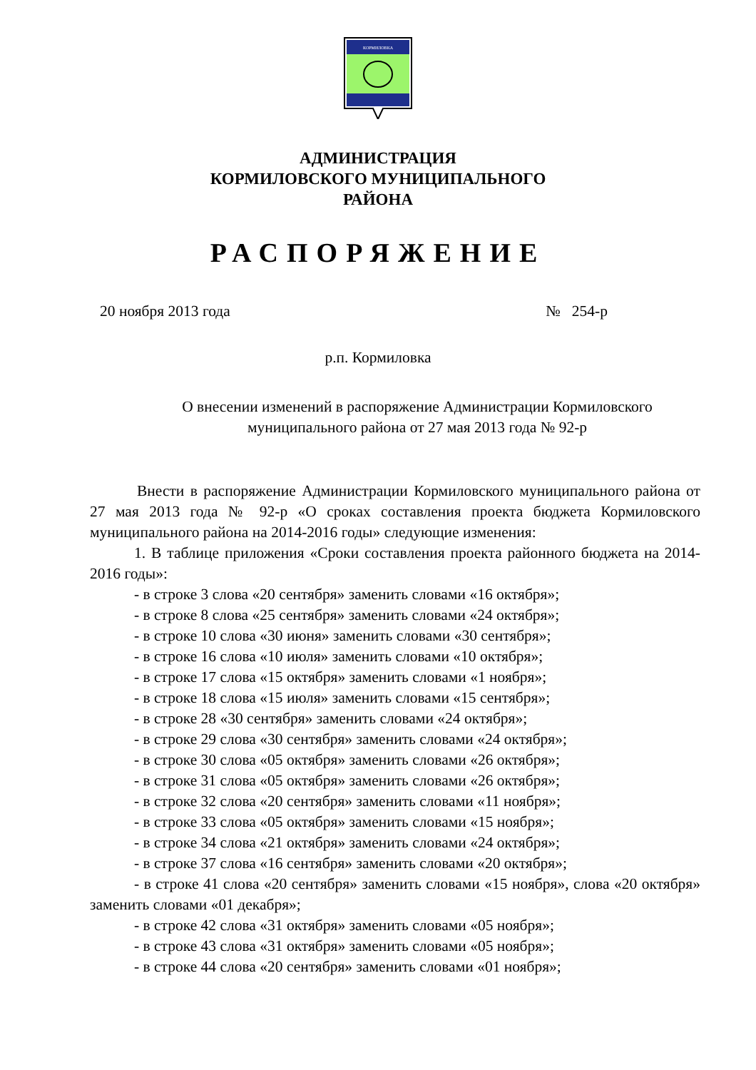КОРМИЛОВКА
АДМИНИСТРАЦИЯ
КОРМИЛОВСКОГО МУНИЦИПАЛЬНОГО
РАЙОНА
РАСПОРЯЖЕНИЕ
20 ноября 2013 года № 254-р
р.п. Кормиловка
О внесении изменений в распоряжение Администрации Кормиловского муниципального района от 27 мая 2013 года № 92-р
Внести в распоряжение Администрации Кормиловского муниципального района от 27 мая 2013 года № 92-р «О сроках составления проекта бюджета Кормиловского муниципального района на 2014-2016 годы» следующие изменения:
1. В таблице приложения «Сроки составления проекта районного бюджета на 2014-2016 годы»:
- в строке 3 слова «20 сентября» заменить словами «16 октября»;
- в строке 8 слова «25 сентября» заменить словами «24 октября»;
- в строке 10 слова «30 июня» заменить словами «30 сентября»;
- в строке 16 слова «10 июля» заменить словами «10 октября»;
- в строке 17 слова «15 октября» заменить словами «1 ноября»;
- в строке 18 слова «15 июля» заменить словами «15 сентября»;
- в строке 28 «30 сентября» заменить словами «24 октября»;
- в строке 29 слова «30 сентября» заменить словами «24 октября»;
- в строке 30 слова «05 октября» заменить словами «26 октября»;
- в строке 31 слова «05 октября» заменить словами «26 октября»;
- в строке 32 слова «20 сентября» заменить словами «11 ноября»;
- в строке 33 слова «05 октября» заменить словами «15 ноября»;
- в строке 34 слова «21 октября» заменить словами «24 октября»;
- в строке 37 слова «16 сентября» заменить словами «20 октября»;
- в строке 41 слова «20 сентября» заменить словами «15 ноября», слова «20 октября» заменить словами «01 декабря»;
- в строке 42 слова «31 октября» заменить словами «05 ноября»;
- в строке 43 слова «31 октября» заменить словами «05 ноября»;
- в строке 44 слова «20 сентября» заменить словами «01 ноября»;